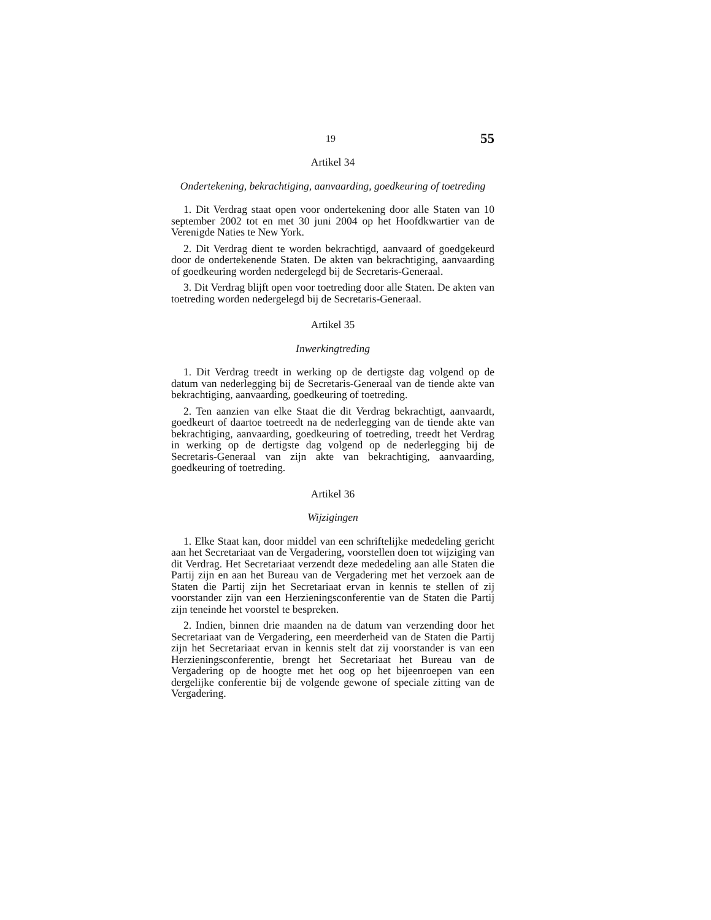19 55
Artikel 34
Ondertekening, bekrachtiging, aanvaarding, goedkeuring of toetreding
1. Dit Verdrag staat open voor ondertekening door alle Staten van 10 september 2002 tot en met 30 juni 2004 op het Hoofdkwartier van de Verenigde Naties te New York.
2. Dit Verdrag dient te worden bekrachtigd, aanvaard of goedgekeurd door de ondertekenende Staten. De akten van bekrachtiging, aanvaarding of goedkeuring worden nedergelegd bij de Secretaris-Generaal.
3. Dit Verdrag blijft open voor toetreding door alle Staten. De akten van toetreding worden nedergelegd bij de Secretaris-Generaal.
Artikel 35
Inwerkingtreding
1. Dit Verdrag treedt in werking op de dertigste dag volgend op de datum van nederlegging bij de Secretaris-Generaal van de tiende akte van bekrachtiging, aanvaarding, goedkeuring of toetreding.
2. Ten aanzien van elke Staat die dit Verdrag bekrachtigt, aanvaardt, goedkeurt of daartoe toetreedt na de nederlegging van de tiende akte van bekrachtiging, aanvaarding, goedkeuring of toetreding, treedt het Verdrag in werking op de dertigste dag volgend op de nederlegging bij de Secretaris-Generaal van zijn akte van bekrachtiging, aanvaarding, goedkeuring of toetreding.
Artikel 36
Wijzigingen
1. Elke Staat kan, door middel van een schriftelijke mededeling gericht aan het Secretariaat van de Vergadering, voorstellen doen tot wijziging van dit Verdrag. Het Secretariaat verzendt deze mededeling aan alle Staten die Partij zijn en aan het Bureau van de Vergadering met het verzoek aan de Staten die Partij zijn het Secretariaat ervan in kennis te stellen of zij voorstander zijn van een Herzieningsconferentie van de Staten die Partij zijn teneinde het voorstel te bespreken.
2. Indien, binnen drie maanden na de datum van verzending door het Secretariaat van de Vergadering, een meerderheid van de Staten die Partij zijn het Secretariaat ervan in kennis stelt dat zij voorstander is van een Herzieningsconferentie, brengt het Secretariaat het Bureau van de Vergadering op de hoogte met het oog op het bijeenroepen van een dergelijke conferentie bij de volgende gewone of speciale zitting van de Vergadering.